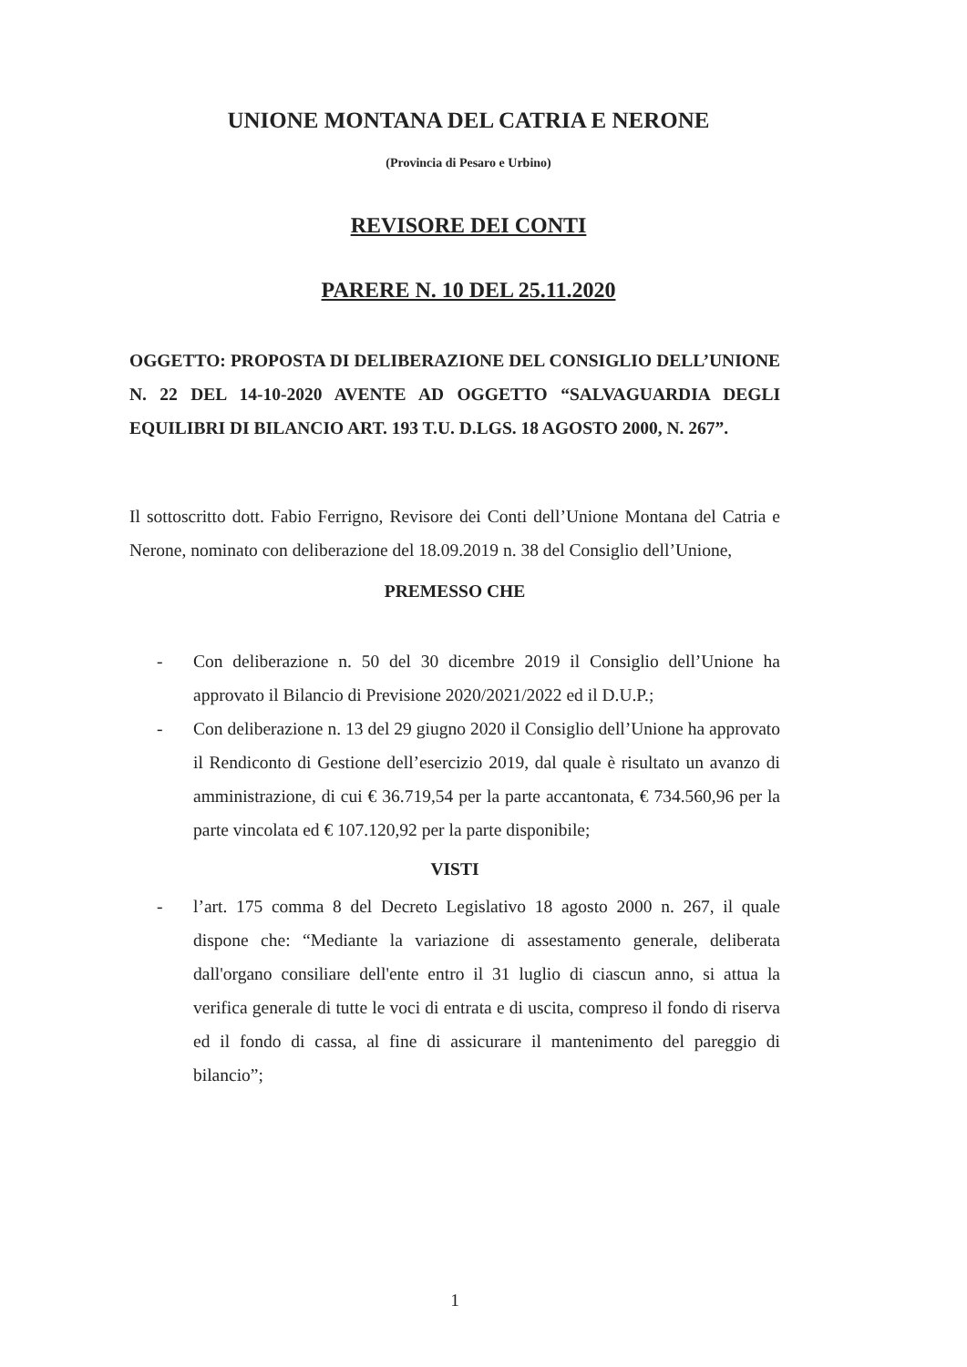UNIONE MONTANA DEL CATRIA E NERONE
(Provincia di Pesaro e Urbino)
REVISORE DEI CONTI
PARERE N. 10 DEL 25.11.2020
OGGETTO: PROPOSTA DI DELIBERAZIONE DEL CONSIGLIO DELL’UNIONE N. 22 DEL 14-10-2020 AVENTE AD OGGETTO “SALVAGUARDIA DEGLI EQUILIBRI DI BILANCIO ART. 193 T.U. D.LGS. 18 AGOSTO 2000, N. 267”.
Il sottoscritto dott. Fabio Ferrigno, Revisore dei Conti dell’Unione Montana del Catria e Nerone, nominato con deliberazione del 18.09.2019 n. 38 del Consiglio dell’Unione,
PREMESSO CHE
- Con deliberazione n. 50 del 30 dicembre 2019 il Consiglio dell’Unione ha approvato il Bilancio di Previsione 2020/2021/2022 ed il D.U.P.;
- Con deliberazione n. 13 del 29 giugno 2020 il Consiglio dell’Unione ha approvato il Rendiconto di Gestione dell’esercizio 2019, dal quale è risultato un avanzo di amministrazione, di cui € 36.719,54 per la parte accantonata, € 734.560,96 per la parte vincolata ed € 107.120,92 per la parte disponibile;
VISTI
- l’art. 175 comma 8 del Decreto Legislativo 18 agosto 2000 n. 267, il quale dispone che: “Mediante la variazione di assestamento generale, deliberata dall'organo consiliare dell'ente entro il 31 luglio di ciascun anno, si attua la verifica generale di tutte le voci di entrata e di uscita, compreso il fondo di riserva ed il fondo di cassa, al fine di assicurare il mantenimento del pareggio di bilancio”;
1